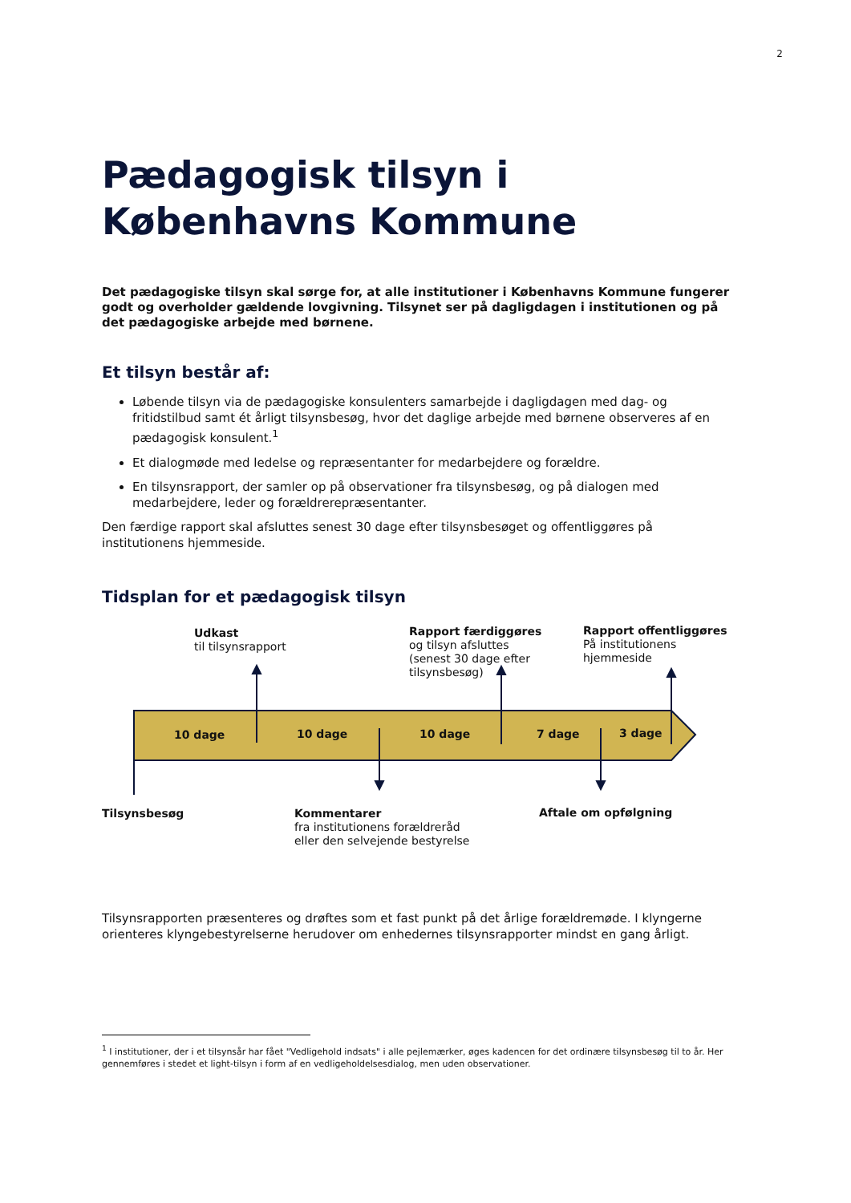2
Pædagogisk tilsyn i
Københavns Kommune
Det pædagogiske tilsyn skal sørge for, at alle institutioner i Københavns Kommune fungerer godt og overholder gældende lovgivning. Tilsynet ser på dagligdagen i institutionen og på det pædagogiske arbejde med børnene.
Et tilsyn består af:
Løbende tilsyn via de pædagogiske konsulenters samarbejde i dagligdagen med dag- og fritidstilbud samt ét årligt tilsynsbesøg, hvor det daglige arbejde med børnene observeres af en pædagogisk konsulent.<sup>1</sup>
Et dialogmøde med ledelse og repræsentanter for medarbejdere og forældre.
En tilsynsrapport, der samler op på observationer fra tilsynsbesøg, og på dialogen med medarbejdere, leder og forældrerepræsentanter.
Den færdige rapport skal afsluttes senest 30 dage efter tilsynsbesøget og offentliggøres på institutionens hjemmeside.
Tidsplan for et pædagogisk tilsyn
Udkast
til tilsynsrapport
Rapport færdiggøres
og tilsyn afsluttes
(senest 30 dage efter
tilsynsbesøg)
Rapport offentliggøres
På institutionens
hjemmeside
10 dage 10 dage 10 dage 7 dage 3 dage
Tilsynsbesøg
Kommentarer
fra institutionens forældreråd
eller den selvejende bestyrelse
Aftale om opfølgning
Tilsynsrapporten præsenteres og drøftes som et fast punkt på det årlige forældremøde. I klyngerne orienteres klyngebestyrelserne herudover om enhedernes tilsynsrapporter mindst en gang årligt.
<sup>1</sup> I institutioner, der i et tilsynsår har fået "Vedligehold indsats" i alle pejlemærker, øges kadencen for det ordinære tilsynsbesøg til to år. Her gennemføres i stedet et light-tilsyn i form af en vedligeholdelsesdialog, men uden observationer.